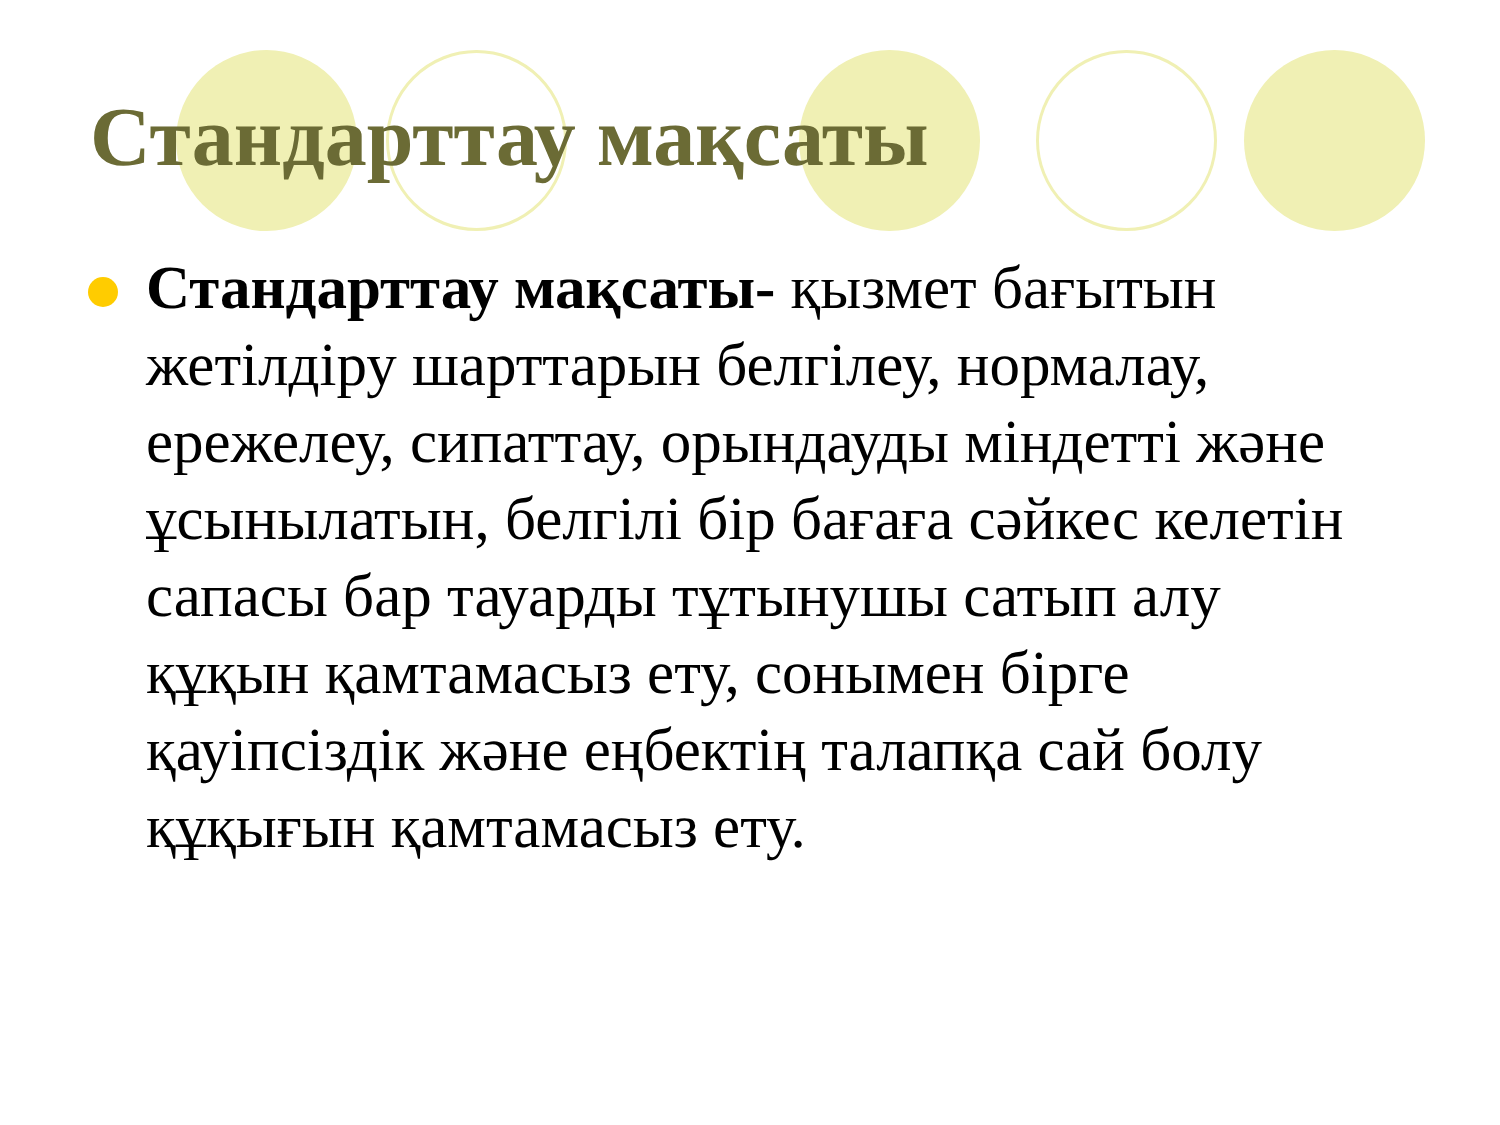Стандарттау мақсаты
Стандарттау мақсаты- қызмет бағытын жетілдіру шарттарын белгілеу, нормалау, ережелеу, сипаттау, орындауды міндетті және ұсынылатын, белгілі бір бағаға сәйкес келетін сапасы бар тауарды тұтынушы сатып алу құқын қамтамасыз ету, сонымен бірге қауіпсіздік және еңбектің талапқа сай болу құқығын қамтамасыз ету.